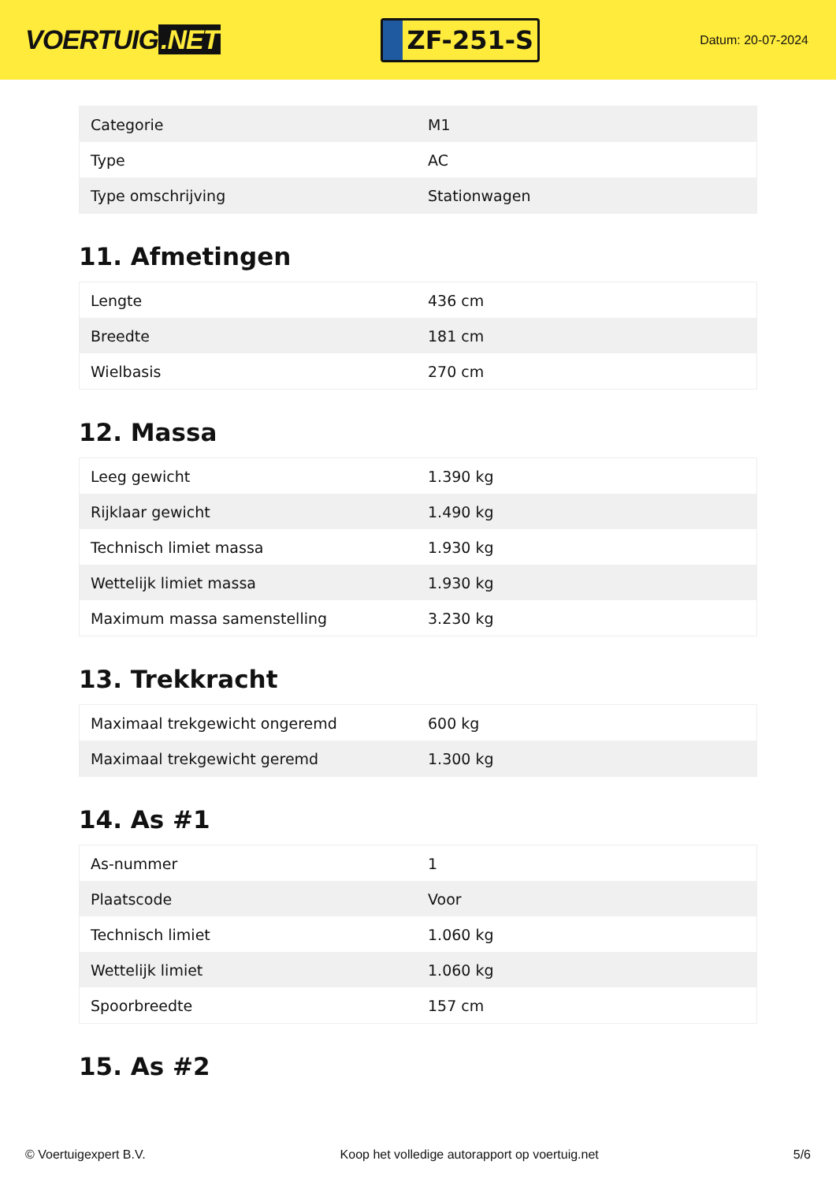VOERTUIG.NET
ZF-251-S
Datum: 20-07-2024
| Categorie | M1 |
| Type | AC |
| Type omschrijving | Stationwagen |
11. Afmetingen
| Lengte | 436 cm |
| Breedte | 181 cm |
| Wielbasis | 270 cm |
12. Massa
| Leeg gewicht | 1.390 kg |
| Rijklaar gewicht | 1.490 kg |
| Technisch limiet massa | 1.930 kg |
| Wettelijk limiet massa | 1.930 kg |
| Maximum massa samenstelling | 3.230 kg |
13. Trekkracht
| Maximaal trekgewicht ongeremd | 600 kg |
| Maximaal trekgewicht geremd | 1.300 kg |
14. As #1
| As-nummer | 1 |
| Plaatscode | Voor |
| Technisch limiet | 1.060 kg |
| Wettelijk limiet | 1.060 kg |
| Spoorbreedte | 157 cm |
15. As #2
© Voertuigexpert B.V. Koop het volledige autorapport op voertuig.net 5/6